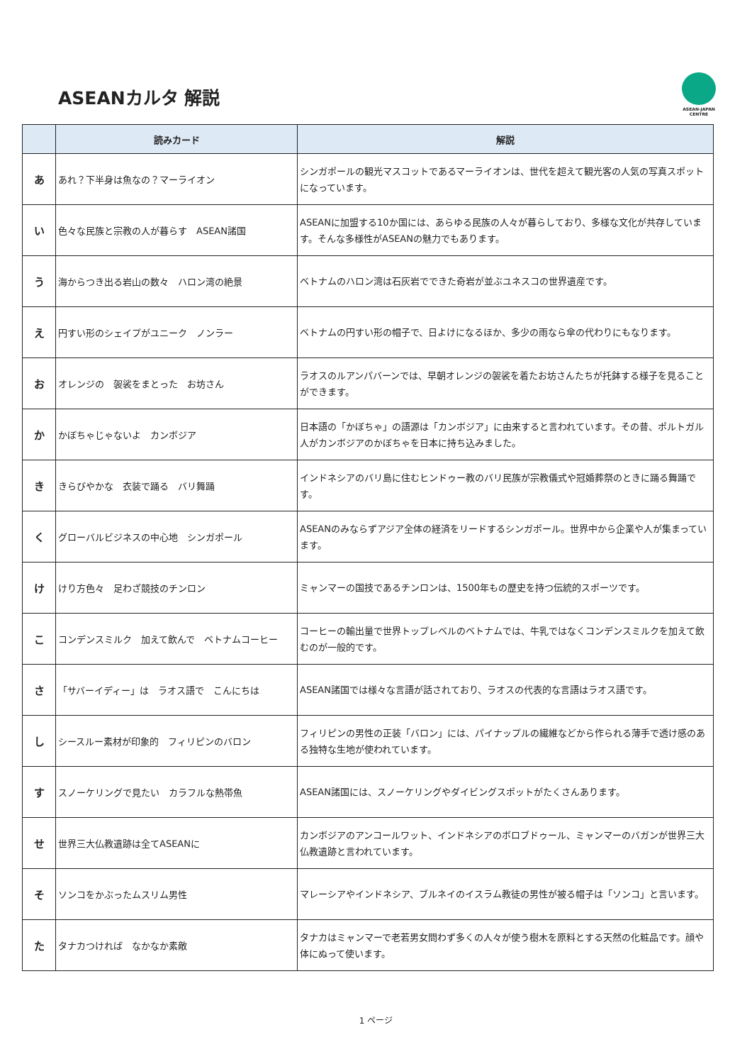ASEANカルタ 解説
ASEAN-JAPAN
CENTRE
| | 読みカード | 解説 |
| --- | --- | --- |
| あ | あれ？下半身は魚なの？マーライオン | シンガポールの観光マスコットであるマーライオンは、世代を超えて観光客の人気の写真スポットになっています。 |
| い | 色々な民族と宗教の人が暮らす ASEAN諸国 | ASEANに加盟する10か国には、あらゆる民族の人々が暮らしており、多様な文化が共存しています。そんな多様性がASEANの魅力でもあります。 |
| う | 海からつき出る岩山の数々 ハロン湾の絶景 | ベトナムのハロン湾は石灰岩でできた奇岩が並ぶユネスコの世界遺産です。 |
| え | 円すい形のシェイプがユニーク ノンラー | ベトナムの円すい形の帽子で、日よけになるほか、多少の雨なら傘の代わりにもなります。 |
| お | オレンジの 袈裟をまとった お坊さん | ラオスのルアンパバーンでは、早朝オレンジの袈裟を着たお坊さんたちが托鉢する様子を見ることができます。 |
| か | かぼちゃじゃないよ カンボジア | 日本語の「かぼちゃ」の語源は「カンボジア」に由来すると言われています。その昔、ポルトガル人がカンボジアのかぼちゃを日本に持ち込みました。 |
| き | きらびやかな 衣装で踊る バリ舞踊 | インドネシアのバリ島に住むヒンドゥー教のバリ民族が宗教儀式や冠婚葬祭のときに踊る舞踊です。 |
| く | グローバルビジネスの中心地 シンガポール | ASEANのみならずアジア全体の経済をリードするシンガポール。世界中から企業や人が集まっています。 |
| け | けり方色々 足わざ競技のチンロン | ミャンマーの国技であるチンロンは、1500年もの歴史を持つ伝統的スポーツです。 |
| こ | コンデンスミルク 加えて飲んで ベトナムコーヒー | コーヒーの輸出量で世界トップレベルのベトナムでは、牛乳ではなくコンデンスミルクを加えて飲むのが一般的です。 |
| さ | 「サバーイディー」は ラオス語で こんにちは | ASEAN諸国では様々な言語が話されており、ラオスの代表的な言語はラオス語です。 |
| し | シースルー素材が印象的 フィリピンのバロン | フィリピンの男性の正装「バロン」には、パイナップルの繊維などから作られる薄手で透け感のある独特な生地が使われています。 |
| す | スノーケリングで見たい カラフルな熱帯魚 | ASEAN諸国には、スノーケリングやダイビングスポットがたくさんあります。 |
| せ | 世界三大仏教遺跡は全てASEANに | カンボジアのアンコールワット、インドネシアのボロブドゥール、ミャンマーのバガンが世界三大仏教遺跡と言われています。 |
| そ | ソンコをかぶったムスリム男性 | マレーシアやインドネシア、ブルネイのイスラム教徒の男性が被る帽子は「ソンコ」と言います。 |
| た | タナカつければ なかなか素敵 | タナカはミャンマーで老若男女問わず多くの人々が使う樹木を原料とする天然の化粧品です。顔や体にぬって使います。 |
1 ページ